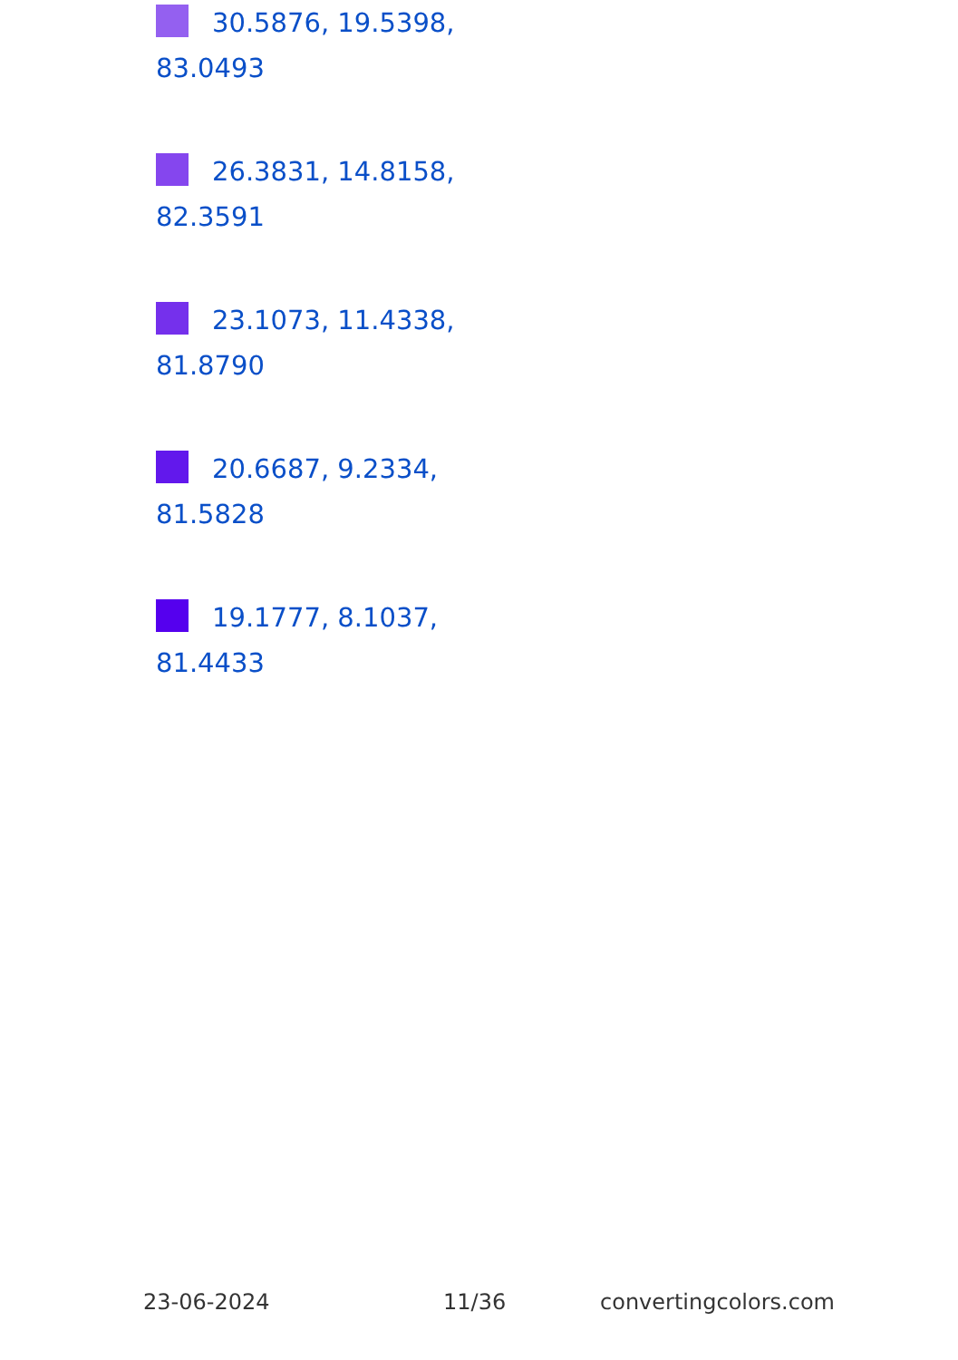30.5876, 19.5398, 83.0493
26.3831, 14.8158, 82.3591
23.1073, 11.4338, 81.8790
20.6687, 9.2334, 81.5828
19.1777, 8.1037, 81.4433
23-06-2024 11/36 convertingcolors.com